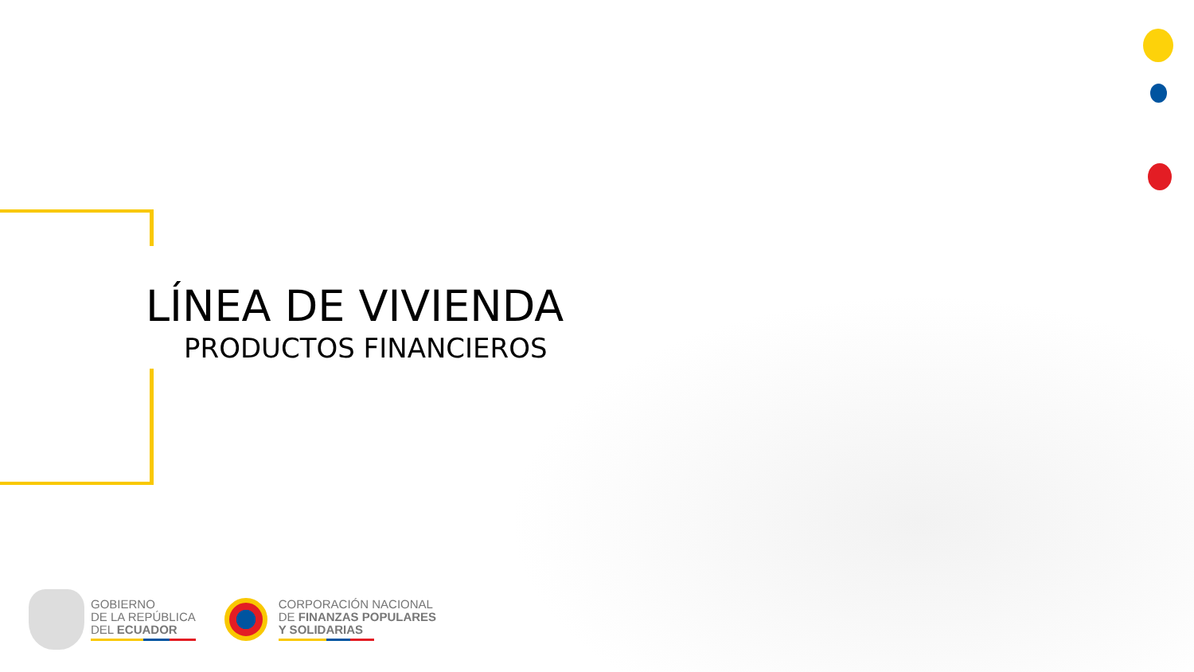LÍNEA DE VIVIENDA
PRODUCTOS FINANCIEROS
GOBIERNO
DE LA REPÚBLICA
DEL ECUADOR
CORPORACIÓN NACIONAL
DE FINANZAS POPULARES
Y SOLIDARIAS